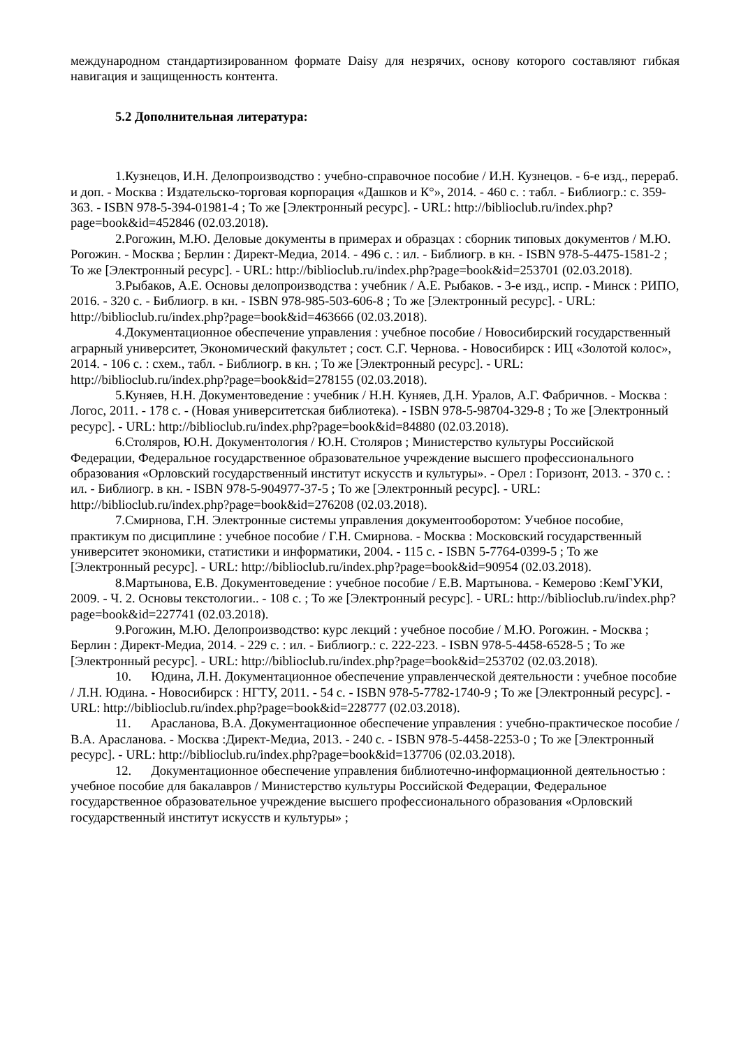международном стандартизированном формате Daisy для незрячих, основу которого составляют гибкая навигация и защищенность контента.
5.2 Дополнительная литература:
1.Кузнецов, И.Н. Делопроизводство : учебно-справочное пособие / И.Н. Кузнецов. - 6-е изд., перераб. и доп. - Москва : Издательско-торговая корпорация «Дашков и К°», 2014. - 460 с. : табл. - Библиогр.: с. 359-363. - ISBN 978-5-394-01981-4 ; То же [Электронный ресурс]. - URL: http://biblioclub.ru/index.php?page=book&id=452846 (02.03.2018).
2.Рогожин, М.Ю. Деловые документы в примерах и образцах : сборник типовых документов / М.Ю. Рогожин. - Москва ; Берлин : Директ-Медиа, 2014. - 496 с. : ил. - Библиогр. в кн. - ISBN 978-5-4475-1581-2 ; То же [Электронный ресурс]. - URL: http://biblioclub.ru/index.php?page=book&id=253701 (02.03.2018).
3.Рыбаков, А.Е. Основы делопроизводства : учебник / А.Е. Рыбаков. - 3-е изд., испр. - Минск : РИПО, 2016. - 320 с. - Библиогр. в кн. - ISBN 978-985-503-606-8 ; То же [Электронный ресурс]. - URL: http://biblioclub.ru/index.php?page=book&id=463666 (02.03.2018).
4.Документационное обеспечение управления : учебное пособие / Новосибирский государственный аграрный университет, Экономический факультет ; сост. С.Г. Чернова. - Новосибирск : ИЦ «Золотой колос», 2014. - 106 с. : схем., табл. - Библиогр. в кн. ; То же [Электронный ресурс]. - URL: http://biblioclub.ru/index.php?page=book&id=278155 (02.03.2018).
5.Куняев, Н.Н. Документоведение : учебник / Н.Н. Куняев, Д.Н. Уралов, А.Г. Фабричнов. - Москва : Логос, 2011. - 178 с. - (Новая университетская библиотека). - ISBN 978-5-98704-329-8 ; То же [Электронный ресурс]. - URL: http://biblioclub.ru/index.php?page=book&id=84880 (02.03.2018).
6.Столяров, Ю.Н. Документология / Ю.Н. Столяров ; Министерство культуры Российской Федерации, Федеральное государственное образовательное учреждение высшего профессионального образования «Орловский государственный институт искусств и культуры». - Орел : Горизонт, 2013. - 370 с. : ил. - Библиогр. в кн. - ISBN 978-5-904977-37-5 ; То же [Электронный ресурс]. - URL: http://biblioclub.ru/index.php?page=book&id=276208 (02.03.2018).
7.Смирнова, Г.Н. Электронные системы управления документооборотом: Учебное пособие, практикум по дисциплине : учебное пособие / Г.Н. Смирнова. - Москва : Московский государственный университет экономики, статистики и информатики, 2004. - 115 с. - ISBN 5-7764-0399-5 ; То же [Электронный ресурс]. - URL: http://biblioclub.ru/index.php?page=book&id=90954 (02.03.2018).
8.Мартынова, Е.В. Документоведение : учебное пособие / Е.В. Мартынова. - Кемерово :КемГУКИ, 2009. - Ч. 2. Основы текстологии.. - 108 с. ; То же [Электронный ресурс]. - URL: http://biblioclub.ru/index.php?page=book&id=227741 (02.03.2018).
9.Рогожин, М.Ю. Делопроизводство: курс лекций : учебное пособие / М.Ю. Рогожин. - Москва ; Берлин : Директ-Медиа, 2014. - 229 с. : ил. - Библиогр.: с. 222-223. - ISBN 978-5-4458-6528-5 ; То же [Электронный ресурс]. - URL: http://biblioclub.ru/index.php?page=book&id=253702 (02.03.2018).
10. Юдина, Л.Н. Документационное обеспечение управленческой деятельности : учебное пособие / Л.Н. Юдина. - Новосибирск : НГТУ, 2011. - 54 с. - ISBN 978-5-7782-1740-9 ; То же [Электронный ресурс]. - URL: http://biblioclub.ru/index.php?page=book&id=228777 (02.03.2018).
11. Арасланова, В.А. Документационное обеспечение управления : учебно-практическое пособие / В.А. Арасланова. - Москва :Директ-Медиа, 2013. - 240 с. - ISBN 978-5-4458-2253-0 ; То же [Электронный ресурс]. - URL: http://biblioclub.ru/index.php?page=book&id=137706 (02.03.2018).
12. Документационное обеспечение управления библиотечно-информационной деятельностью : учебное пособие для бакалавров / Министерство культуры Российской Федерации, Федеральное государственное образовательное учреждение высшего профессионального образования «Орловский государственный институт искусств и культуры» ;